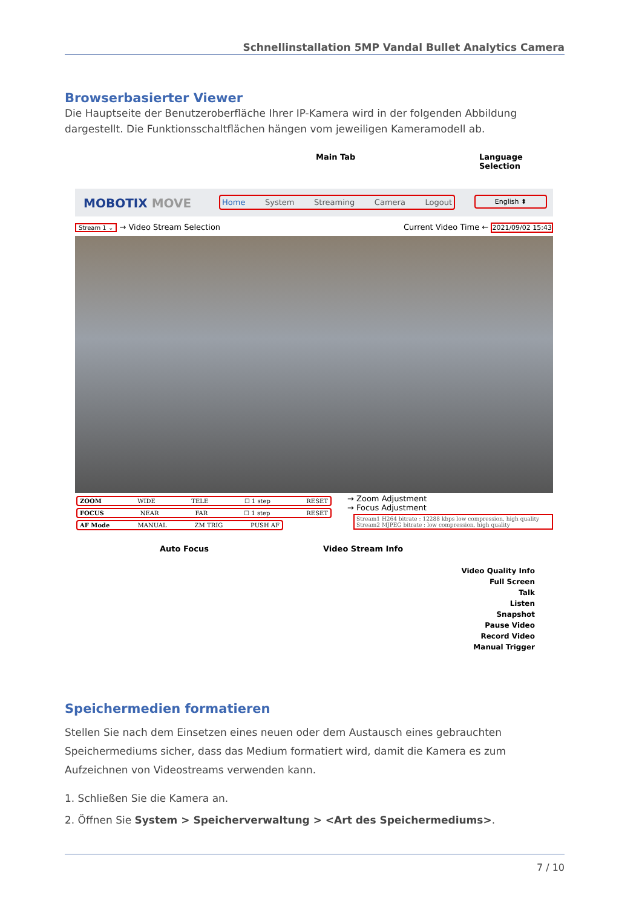Schnellinstallation 5MP Vandal Bullet Analytics Camera
Browserbasierter Viewer
Die Hauptseite der Benutzeroberfläche Ihrer IP-Kamera wird in der folgenden Abbildung dargestellt. Die Funktionsschaltflächen hängen vom jeweiligen Kameramodell ab.
Main Tab Language Selection
MOBOTIX MOVE Home System Streaming Camera Logout English ⬍
Stream 1 ⌄ → Video Stream Selection
Current Video Time ← 2021/09/02 15:43
ZOOM WIDE TELE ☐ 1 step RESET
FOCUS NEAR FAR ☐ 1 step RESET
AF Mode MANUAL ZM TRIG PUSH AF
→ Zoom Adjustment
→ Focus Adjustment
Stream1 H264 bitrate : 12288 kbps low compression, high quality
Stream2 MJPEG bitrate : low compression, high quality
Auto Focus Video Stream Info
Video Quality Info
Full Screen
Talk
Listen
Snapshot
Pause Video
Record Video
Manual Trigger
Speichermedien formatieren
Stellen Sie nach dem Einsetzen eines neuen oder dem Austausch eines gebrauchten Speichermediums sicher, dass das Medium formatiert wird, damit die Kamera es zum Aufzeichnen von Videostreams verwenden kann.
1. Schließen Sie die Kamera an.
2. Öffnen Sie System > Speicherverwaltung > <Art des Speichermediums>.
7 / 10